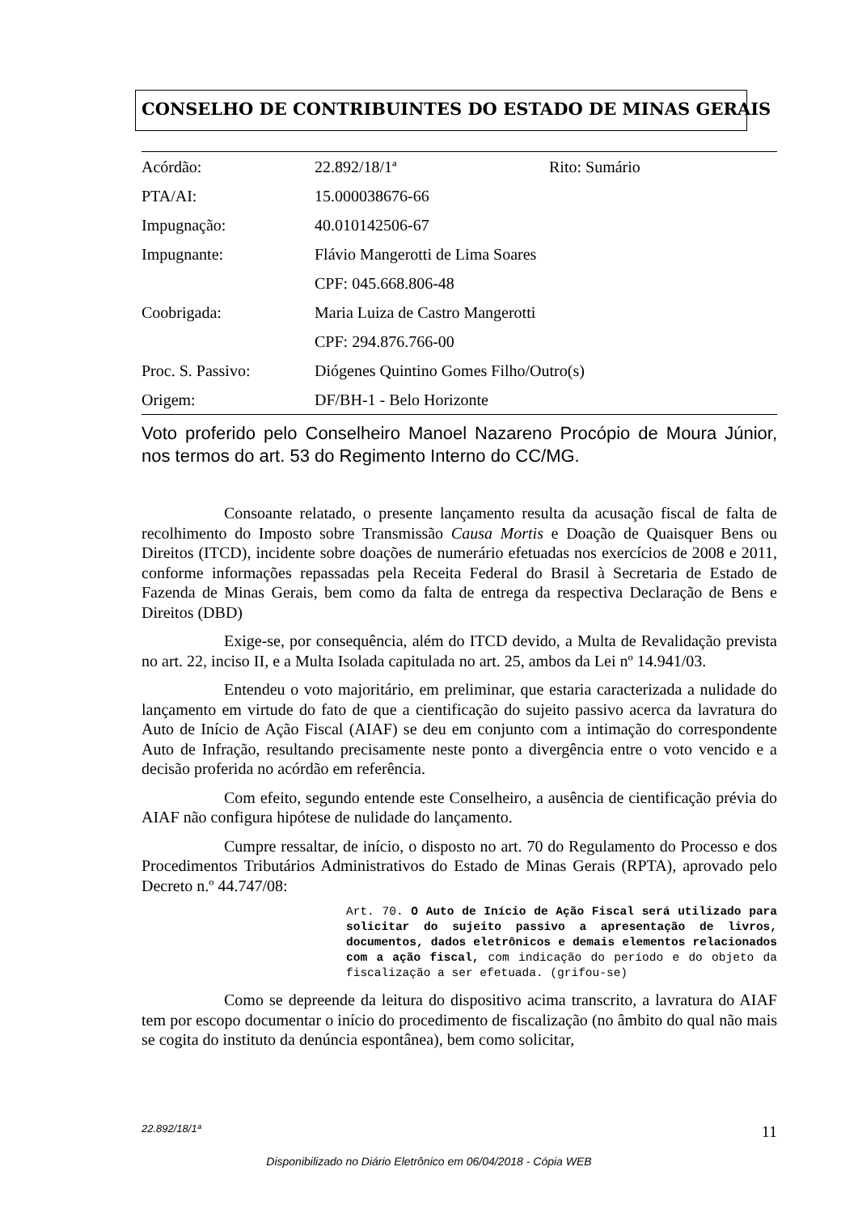CONSELHO DE CONTRIBUINTES DO ESTADO DE MINAS GERAIS
| Acórdão: | 22.892/18/1ª | Rito: Sumário |
| PTA/AI: | 15.000038676-66 | |
| Impugnação: | 40.010142506-67 | |
| Impugnante: | Flávio Mangerotti de Lima Soares | |
| | CPF: 045.668.806-48 | |
| Coobrigada: | Maria Luiza de Castro Mangerotti | |
| | CPF: 294.876.766-00 | |
| Proc. S. Passivo: | Diógenes Quintino Gomes Filho/Outro(s) | |
| Origem: | DF/BH-1 - Belo Horizonte | |
Voto proferido pelo Conselheiro Manoel Nazareno Procópio de Moura Júnior, nos termos do art. 53 do Regimento Interno do CC/MG.
Consoante relatado, o presente lançamento resulta da acusação fiscal de falta de recolhimento do Imposto sobre Transmissão Causa Mortis e Doação de Quaisquer Bens ou Direitos (ITCD), incidente sobre doações de numerário efetuadas nos exercícios de 2008 e 2011, conforme informações repassadas pela Receita Federal do Brasil à Secretaria de Estado de Fazenda de Minas Gerais, bem como da falta de entrega da respectiva Declaração de Bens e Direitos (DBD)
Exige-se, por consequência, além do ITCD devido, a Multa de Revalidação prevista no art. 22, inciso II, e a Multa Isolada capitulada no art. 25, ambos da Lei nº 14.941/03.
Entendeu o voto majoritário, em preliminar, que estaria caracterizada a nulidade do lançamento em virtude do fato de que a cientificação do sujeito passivo acerca da lavratura do Auto de Início de Ação Fiscal (AIAF) se deu em conjunto com a intimação do correspondente Auto de Infração, resultando precisamente neste ponto a divergência entre o voto vencido e a decisão proferida no acórdão em referência.
Com efeito, segundo entende este Conselheiro, a ausência de cientificação prévia do AIAF não configura hipótese de nulidade do lançamento.
Cumpre ressaltar, de início, o disposto no art. 70 do Regulamento do Processo e dos Procedimentos Tributários Administrativos do Estado de Minas Gerais (RPTA), aprovado pelo Decreto n.º 44.747/08:
Art. 70. O Auto de Início de Ação Fiscal será utilizado para solicitar do sujeito passivo a apresentação de livros, documentos, dados eletrônicos e demais elementos relacionados com a ação fiscal, com indicação do período e do objeto da fiscalização a ser efetuada. (grifou-se)
Como se depreende da leitura do dispositivo acima transcrito, a lavratura do AIAF tem por escopo documentar o início do procedimento de fiscalização (no âmbito do qual não mais se cogita do instituto da denúncia espontânea), bem como solicitar,
22.892/18/1ª 11
Disponibilizado no Diário Eletrônico em 06/04/2018 - Cópia WEB